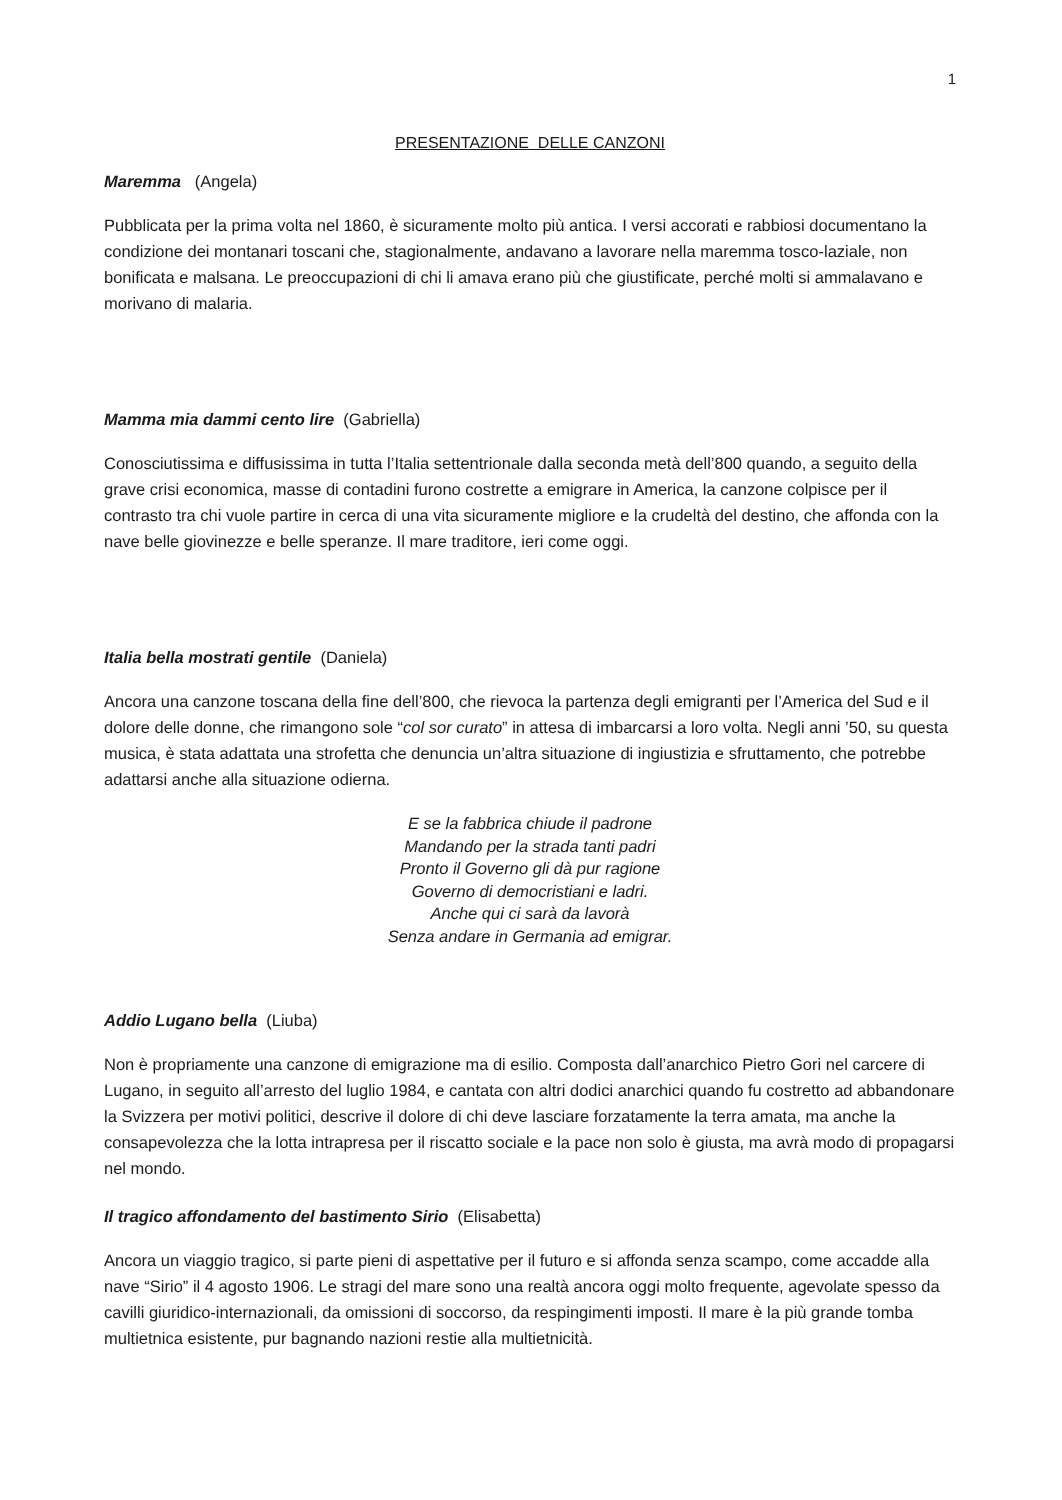1
PRESENTAZIONE DELLE CANZONI
Maremma (Angela)
Pubblicata per la prima volta nel 1860, è sicuramente molto più antica. I versi accorati e rabbiosi documentano la condizione dei montanari toscani che, stagionalmente, andavano a lavorare nella maremma tosco-laziale, non bonificata e malsana. Le preoccupazioni di chi li amava erano più che giustificate, perché molti si ammalavano e morivano di malaria.
Mamma mia dammi cento lire (Gabriella)
Conosciutissima e diffusissima in tutta l’Italia settentrionale dalla seconda metà dell’800 quando, a seguito della grave crisi economica, masse di contadini furono costrette a emigrare in America, la canzone colpisce per il contrasto tra chi vuole partire in cerca di una vita sicuramente migliore e la crudeltà del destino, che affonda con la nave belle giovinezze e belle speranze. Il mare traditore, ieri come oggi.
Italia bella mostrati gentile (Daniela)
Ancora una canzone toscana della fine dell’800, che rievoca la partenza degli emigranti per l’America del Sud e il dolore delle donne, che rimangono sole “col sor curato” in attesa di imbarcarsi a loro volta. Negli anni ’50, su questa musica, è stata adattata una strofetta che denuncia un’altra situazione di ingiustizia e sfruttamento, che potrebbe adattarsi anche alla situazione odierna.
E se la fabbrica chiude il padrone
Mandando per la strada tanti padri
Pronto il Governo gli dà pur ragione
Governo di democristiani e ladri.
Anche qui ci sarà da lavorà
Senza andare in Germania ad emigrar.
Addio Lugano bella (Liuba)
Non è propriamente una canzone di emigrazione ma di esilio. Composta dall’anarchico Pietro Gori nel carcere di Lugano, in seguito all’arresto del luglio 1984, e cantata con altri dodici anarchici quando fu costretto ad abbandonare la Svizzera per motivi politici, descrive il dolore di chi deve lasciare forzatamente la terra amata, ma anche la consapevolezza che la lotta intrapresa per il riscatto sociale e la pace non solo è giusta, ma avrà modo di propagarsi nel mondo.
Il tragico affondamento del bastimento Sirio (Elisabetta)
Ancora un viaggio tragico, si parte pieni di aspettative per il futuro e si affonda senza scampo, come accadde alla nave “Sirio” il 4 agosto 1906. Le stragi del mare sono una realtà ancora oggi molto frequente, agevolate spesso da cavilli giuridico-internazionali, da omissioni di soccorso, da respingimenti imposti. Il mare è la più grande tomba multietnica esistente, pur bagnando nazioni restie alla multietnicità.